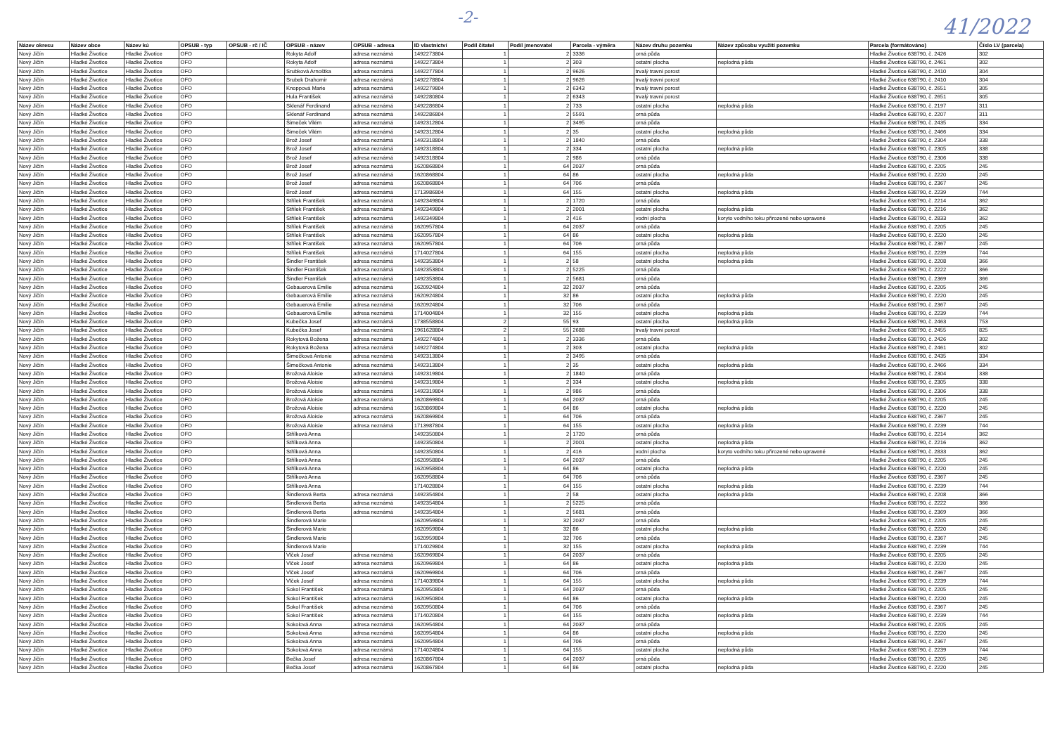-2- 41/2022
| Název okresu | Název obce | Název kú | OPSUB - typ | OPSUB - rč / IČ | OPSUB - název | OPSUB - adresa | ID vlastnictví | Podíl čitatel | Podíl jmenovatel | Parcela - výměra | Název druhu pozemku | Název způsobu využití pozemku | Parcela (formátováno) | Číslo LV (parcela) |
| --- | --- | --- | --- | --- | --- | --- | --- | --- | --- | --- | --- | --- | --- | --- |
| Nový Jičín | Hladké Životice | Hladké Životice | OFO | | Rokyta Adolf | adresa neznámá | 1492273804 | 1 | 2 | 3336 | orná půda | | Hladké Životice 638790, č. 2426 | 302 |
| Nový Jičín | Hladké Životice | Hladké Životice | OFO | | Rokyta Adolf | adresa neznámá | 1492273804 | 1 | 2 | 303 | ostatní plocha | neplodná půda | Hladké Životice 638790, č. 2461 | 302 |
| Nový Jičín | Hladké Životice | Hladké Životice | OFO | | Srubková Arnoštka | adresa neznámá | 1492277804 | 1 | 2 | 9626 | trvalý travní porost | | Hladké Životice 638790, č. 2410 | 304 |
| Nový Jičín | Hladké Životice | Hladké Životice | OFO | | Srubek Drahomír | adresa neznámá | 1492278804 | 1 | 2 | 9626 | trvalý travní porost | | Hladké Životice 638790, č. 2410 | 304 |
| Nový Jičín | Hladké Životice | Hladké Životice | OFO | | Knoppová Marie | adresa neznámá | 1492279804 | 1 | 2 | 6343 | trvalý travní porost | | Hladké Životice 638790, č. 2651 | 305 |
| Nový Jičín | Hladké Životice | Hladké Životice | OFO | | Hula František | adresa neznámá | 1492280804 | 1 | 2 | 6343 | trvalý travní porost | | Hladké Životice 638790, č. 2651 | 305 |
| Nový Jičín | Hladké Životice | Hladké Životice | OFO | | Sklenář Ferdinand | adresa neznámá | 1492286804 | 1 | 2 | 733 | ostatní plocha | neplodná půda | Hladké Životice 638790, č. 2197 | 311 |
| Nový Jičín | Hladké Životice | Hladké Životice | OFO | | Sklenář Ferdinand | adresa neznámá | 1492286804 | 1 | 2 | 5591 | orná půda | | Hladké Životice 638790, č. 2207 | 311 |
| Nový Jičín | Hladké Životice | Hladké Životice | OFO | | Šimeček Vilém | adresa neznámá | 1492312804 | 1 | 2 | 3495 | orná půda | | Hladké Životice 638790, č. 2435 | 334 |
| Nový Jičín | Hladké Životice | Hladké Životice | OFO | | Šimeček Vilém | adresa neznámá | 1492312804 | 1 | 2 | 35 | ostatní plocha | neplodná půda | Hladké Životice 638790, č. 2466 | 334 |
| Nový Jičín | Hladké Životice | Hladké Životice | OFO | | Brož Josef | adresa neznámá | 1492318804 | 1 | 2 | 1840 | orná půda | | Hladké Životice 638790, č. 2304 | 338 |
| Nový Jičín | Hladké Životice | Hladké Životice | OFO | | Brož Josef | adresa neznámá | 1492318804 | 1 | 2 | 334 | ostatní plocha | neplodná půda | Hladké Životice 638790, č. 2305 | 338 |
| Nový Jičín | Hladké Životice | Hladké Životice | OFO | | Brož Josef | adresa neznámá | 1492318804 | 1 | 2 | 986 | orná půda | | Hladké Životice 638790, č. 2306 | 338 |
| Nový Jičín | Hladké Životice | Hladké Životice | OFO | | Brož Josef | adresa neznámá | 1620868804 | 1 | 64 | 2037 | orná půda | | Hladké Životice 638790, č. 2205 | 245 |
| Nový Jičín | Hladké Životice | Hladké Životice | OFO | | Brož Josef | adresa neznámá | 1620868804 | 1 | 64 | 86 | ostatní plocha | neplodná půda | Hladké Životice 638790, č. 2220 | 245 |
| Nový Jičín | Hladké Životice | Hladké Životice | OFO | | Brož Josef | adresa neznámá | 1620868804 | 1 | 64 | 706 | orná půda | | Hladké Životice 638790, č. 2367 | 245 |
| Nový Jičín | Hladké Životice | Hladké Životice | OFO | | Brož Josef | adresa neznámá | 1713986804 | 1 | 64 | 155 | ostatní plocha | neplodná půda | Hladké Životice 638790, č. 2239 | 744 |
| Nový Jičín | Hladké Životice | Hladké Životice | OFO | | Střílek František | adresa neznámá | 1492349804 | 1 | 2 | 1720 | orná půda | | Hladké Životice 638790, č. 2214 | 362 |
| Nový Jičín | Hladké Životice | Hladké Životice | OFO | | Střílek František | adresa neznámá | 1492349804 | 1 | 2 | 2001 | ostatní plocha | neplodná půda | Hladké Životice 638790, č. 2216 | 362 |
| Nový Jičín | Hladké Životice | Hladké Životice | OFO | | Střílek František | adresa neznámá | 1492349804 | 1 | 2 | 416 | vodní plocha | koryto vodního toku přirozené nebo upravené | Hladké Životice 638790, č. 2833 | 362 |
| Nový Jičín | Hladké Životice | Hladké Životice | OFO | | Střílek František | adresa neznámá | 1620957804 | 1 | 64 | 2037 | orná půda | | Hladké Životice 638790, č. 2205 | 245 |
| Nový Jičín | Hladké Životice | Hladké Životice | OFO | | Střílek František | adresa neznámá | 1620957804 | 1 | 64 | 86 | ostatní plocha | neplodná půda | Hladké Životice 638790, č. 2220 | 245 |
| Nový Jičín | Hladké Životice | Hladké Životice | OFO | | Střílek František | adresa neznámá | 1620957804 | 1 | 64 | 706 | orná půda | | Hladké Životice 638790, č. 2367 | 245 |
| Nový Jičín | Hladké Životice | Hladké Životice | OFO | | Střílek František | adresa neznámá | 1714027804 | 1 | 64 | 155 | ostatní plocha | neplodná půda | Hladké Životice 638790, č. 2239 | 744 |
| Nový Jičín | Hladké Životice | Hladké Životice | OFO | | Šindler František | adresa neznámá | 1492353804 | 1 | 2 | 58 | ostatní plocha | neplodná půda | Hladké Životice 638790, č. 2208 | 366 |
| Nový Jičín | Hladké Životice | Hladké Životice | OFO | | Šindler František | adresa neznámá | 1492353804 | 1 | 2 | 5225 | orná půda | | Hladké Životice 638790, č. 2222 | 366 |
| Nový Jičín | Hladké Životice | Hladké Životice | OFO | | Šindler František | adresa neznámá | 1492353804 | 1 | 2 | 5681 | orná půda | | Hladké Životice 638790, č. 2369 | 366 |
| Nový Jičín | Hladké Životice | Hladké Životice | OFO | | Gebauerová Emilie | adresa neznámá | 1620924804 | 1 | 32 | 2037 | orná půda | | Hladké Životice 638790, č. 2205 | 245 |
| Nový Jičín | Hladké Životice | Hladké Životice | OFO | | Gebauerová Emilie | adresa neznámá | 1620924804 | 1 | 32 | 86 | ostatní plocha | neplodná půda | Hladké Životice 638790, č. 2220 | 245 |
| Nový Jičín | Hladké Životice | Hladké Životice | OFO | | Gebauerová Emilie | adresa neznámá | 1620924804 | 1 | 32 | 706 | orná půda | | Hladké Životice 638790, č. 2367 | 245 |
| Nový Jičín | Hladké Životice | Hladké Životice | OFO | | Gebauerová Emilie | adresa neznámá | 1714004804 | 1 | 32 | 155 | ostatní plocha | neplodná půda | Hladké Životice 638790, č. 2239 | 744 |
| Nový Jičín | Hladké Životice | Hladké Životice | OFO | | Kubečka Josef | adresa neznámá | 1738558804 | 2 | 55 | 93 | ostatní plocha | neplodná půda | Hladké Životice 638790, č. 2463 | 753 |
| Nový Jičín | Hladké Životice | Hladké Životice | OFO | | Kubečka Josef | adresa neznámá | 1961628804 | 2 | 55 | 2688 | trvalý travní porost | | Hladké Životice 638790, č. 2455 | 825 |
| Nový Jičín | Hladké Životice | Hladké Životice | OFO | | Rokytová Božena | adresa neznámá | 1492274804 | 1 | 2 | 3336 | orná půda | | Hladké Životice 638790, č. 2426 | 302 |
| Nový Jičín | Hladké Životice | Hladké Životice | OFO | | Rokytová Božena | adresa neznámá | 1492274804 | 1 | 2 | 303 | ostatní plocha | neplodná půda | Hladké Životice 638790, č. 2461 | 302 |
| Nový Jičín | Hladké Životice | Hladké Životice | OFO | | Šimečková Antonie | adresa neznámá | 1492313804 | 1 | 2 | 3495 | orná půda | | Hladké Životice 638790, č. 2435 | 334 |
| Nový Jičín | Hladké Životice | Hladké Životice | OFO | | Šimečková Antonie | adresa neznámá | 1492313804 | 1 | 2 | 35 | ostatní plocha | neplodná půda | Hladké Životice 638790, č. 2466 | 334 |
| Nový Jičín | Hladké Životice | Hladké Životice | OFO | | Brožová Aloisie | adresa neznámá | 1492319804 | 1 | 2 | 1840 | orná půda | | Hladké Životice 638790, č. 2304 | 338 |
| Nový Jičín | Hladké Životice | Hladké Životice | OFO | | Brožová Aloisie | adresa neznámá | 1492319804 | 1 | 2 | 334 | ostatní plocha | neplodná půda | Hladké Životice 638790, č. 2305 | 338 |
| Nový Jičín | Hladké Životice | Hladké Životice | OFO | | Brožová Aloisie | adresa neznámá | 1492319804 | 1 | 2 | 986 | orná půda | | Hladké Životice 638790, č. 2306 | 338 |
| Nový Jičín | Hladké Životice | Hladké Životice | OFO | | Brožová Aloisie | adresa neznámá | 1620869804 | 1 | 64 | 2037 | orná půda | | Hladké Životice 638790, č. 2205 | 245 |
| Nový Jičín | Hladké Životice | Hladké Životice | OFO | | Brožová Aloisie | adresa neznámá | 1620869804 | 1 | 64 | 86 | ostatní plocha | neplodná půda | Hladké Životice 638790, č. 2220 | 245 |
| Nový Jičín | Hladké Životice | Hladké Životice | OFO | | Brožová Aloisie | adresa neznámá | 1620869804 | 1 | 64 | 706 | orná půda | | Hladké Životice 638790, č. 2367 | 245 |
| Nový Jičín | Hladké Životice | Hladké Životice | OFO | | Brožová Aloisie | adresa neznámá | 1713987804 | 1 | 64 | 155 | ostatní plocha | neplodná půda | Hladké Životice 638790, č. 2239 | 744 |
| Nový Jičín | Hladké Životice | Hladké Životice | OFO | | Střílková Anna | | 1492350804 | 1 | 2 | 1720 | orná půda | | Hladké Životice 638790, č. 2214 | 362 |
| Nový Jičín | Hladké Životice | Hladké Životice | OFO | | Střílková Anna | | 1492350804 | 1 | 2 | 2001 | ostatní plocha | neplodná půda | Hladké Životice 638790, č. 2216 | 362 |
| Nový Jičín | Hladké Životice | Hladké Životice | OFO | | Střílková Anna | | 1492350804 | 1 | 2 | 416 | vodní plocha | koryto vodního toku přirozené nebo upravené | Hladké Životice 638790, č. 2833 | 362 |
| Nový Jičín | Hladké Životice | Hladké Životice | OFO | | Střílková Anna | | 1620958804 | 1 | 64 | 2037 | orná půda | | Hladké Životice 638790, č. 2205 | 245 |
| Nový Jičín | Hladké Životice | Hladké Životice | OFO | | Střílková Anna | | 1620958804 | 1 | 64 | 86 | ostatní plocha | neplodná půda | Hladké Životice 638790, č. 2220 | 245 |
| Nový Jičín | Hladké Životice | Hladké Životice | OFO | | Střílková Anna | | 1620958804 | 1 | 64 | 706 | orná půda | | Hladké Životice 638790, č. 2367 | 245 |
| Nový Jičín | Hladké Životice | Hladké Životice | OFO | | Střílková Anna | | 1714028804 | 1 | 64 | 155 | ostatní plocha | neplodná půda | Hladké Životice 638790, č. 2239 | 744 |
| Nový Jičín | Hladké Životice | Hladké Životice | OFO | | Šindlerová Berta | adresa neznámá | 1492354804 | 1 | 2 | 58 | ostatní plocha | neplodná půda | Hladké Životice 638790, č. 2208 | 366 |
| Nový Jičín | Hladké Životice | Hladké Životice | OFO | | Šindlerová Berta | adresa neznámá | 1492354804 | 1 | 2 | 5225 | orná půda | | Hladké Životice 638790, č. 2222 | 366 |
| Nový Jičín | Hladké Životice | Hladké Životice | OFO | | Šindlerová Berta | adresa neznámá | 1492354804 | 1 | 2 | 5681 | orná půda | | Hladké Životice 638790, č. 2369 | 366 |
| Nový Jičín | Hladké Životice | Hladké Životice | OFO | | Šindlerová Marie | | 1620959804 | 1 | 32 | 2037 | orná půda | | Hladké Životice 638790, č. 2205 | 245 |
| Nový Jičín | Hladké Životice | Hladké Životice | OFO | | Šindlerová Marie | | 1620959804 | 1 | 32 | 86 | ostatní plocha | neplodná půda | Hladké Životice 638790, č. 2220 | 245 |
| Nový Jičín | Hladké Životice | Hladké Životice | OFO | | Šindlerová Marie | | 1620959804 | 1 | 32 | 706 | orná půda | | Hladké Životice 638790, č. 2367 | 245 |
| Nový Jičín | Hladké Životice | Hladké Životice | OFO | | Šindlerová Marie | | 1714029804 | 1 | 32 | 155 | ostatní plocha | neplodná půda | Hladké Životice 638790, č. 2239 | 744 |
| Nový Jičín | Hladké Životice | Hladké Životice | OFO | | Vlček Josef | adresa neznámá | 1620969804 | 1 | 64 | 2037 | orná půda | | Hladké Životice 638790, č. 2205 | 245 |
| Nový Jičín | Hladké Životice | Hladké Životice | OFO | | Vlček Josef | adresa neznámá | 1620969804 | 1 | 64 | 86 | ostatní plocha | neplodná půda | Hladké Životice 638790, č. 2220 | 245 |
| Nový Jičín | Hladké Životice | Hladké Životice | OFO | | Vlček Josef | adresa neznámá | 1620969804 | 1 | 64 | 706 | orná půda | | Hladké Životice 638790, č. 2367 | 245 |
| Nový Jičín | Hladké Životice | Hladké Životice | OFO | | Vlček Josef | adresa neznámá | 1714039804 | 1 | 64 | 155 | ostatní plocha | neplodná půda | Hladké Životice 638790, č. 2239 | 744 |
| Nový Jičín | Hladké Životice | Hladké Životice | OFO | | Sokol František | adresa neznámá | 1620950804 | 1 | 64 | 2037 | orná půda | | Hladké Životice 638790, č. 2205 | 245 |
| Nový Jičín | Hladké Životice | Hladké Životice | OFO | | Sokol František | adresa neznámá | 1620950804 | 1 | 64 | 86 | ostatní plocha | neplodná půda | Hladké Životice 638790, č. 2220 | 245 |
| Nový Jičín | Hladké Životice | Hladké Životice | OFO | | Sokol František | adresa neznámá | 1620950804 | 1 | 64 | 706 | orná půda | | Hladké Životice 638790, č. 2367 | 245 |
| Nový Jičín | Hladké Životice | Hladké Životice | OFO | | Sokol František | adresa neznámá | 1714020804 | 1 | 64 | 155 | ostatní plocha | neplodná půda | Hladké Životice 638790, č. 2239 | 744 |
| Nový Jičín | Hladké Životice | Hladké Životice | OFO | | Sokolová Anna | adresa neznámá | 1620954804 | 1 | 64 | 2037 | orná půda | | Hladké Životice 638790, č. 2205 | 245 |
| Nový Jičín | Hladké Životice | Hladké Životice | OFO | | Sokolová Anna | adresa neznámá | 1620954804 | 1 | 64 | 86 | ostatní plocha | neplodná půda | Hladké Životice 638790, č. 2220 | 245 |
| Nový Jičín | Hladké Životice | Hladké Životice | OFO | | Sokolová Anna | adresa neznámá | 1620954804 | 1 | 64 | 706 | orná půda | | Hladké Životice 638790, č. 2367 | 245 |
| Nový Jičín | Hladké Životice | Hladké Životice | OFO | | Sokolová Anna | adresa neznámá | 1714024804 | 1 | 64 | 155 | ostatní plocha | neplodná půda | Hladké Životice 638790, č. 2239 | 744 |
| Nový Jičín | Hladké Životice | Hladké Životice | OFO | | Bečka Josef | adresa neznámá | 1620867804 | 1 | 64 | 2037 | orná půda | | Hladké Životice 638790, č. 2205 | 245 |
| Nový Jičín | Hladké Životice | Hladké Životice | OFO | | Bečka Josef | adresa neznámá | 1620867804 | 1 | 64 | 86 | ostatní plocha | neplodná půda | Hladké Životice 638790, č. 2220 | 245 |